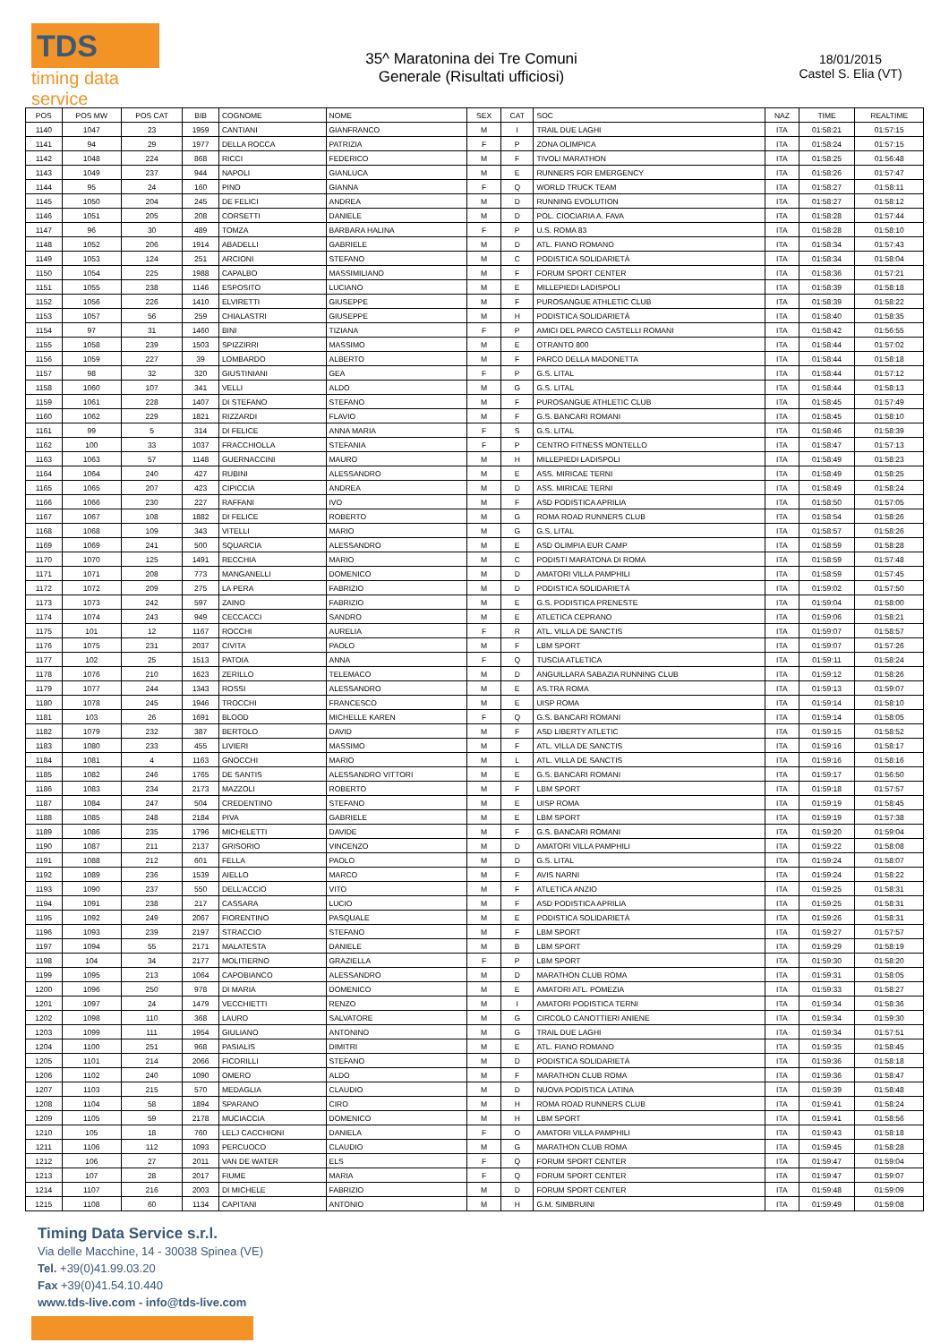TDS
timing data service
35^ Maratonina dei Tre Comuni
Generale (Risultati ufficiosi)
18/01/2015
Castel S. Elia (VT)
| POS | POS MW | POS CAT | BIB | COGNOME | NOME | SEX | CAT | SOC | NAZ | TIME | REALTIME |
| --- | --- | --- | --- | --- | --- | --- | --- | --- | --- | --- | --- |
| 1140 | 1047 | 23 | 1959 | CANTIANI | GIANFRANCO | M | I | TRAIL DUE LAGHI | ITA | 01:58:21 | 01:57:15 |
| 1141 | 94 | 29 | 1977 | DELLA ROCCA | PATRIZIA | F | P | ZONA OLIMPICA | ITA | 01:58:24 | 01:57:15 |
| 1142 | 1048 | 224 | 868 | RICCI | FEDERICO | M | F | TIVOLI MARATHON | ITA | 01:58:25 | 01:56:48 |
| 1143 | 1049 | 237 | 944 | NAPOLI | GIANLUCA | M | E | RUNNERS FOR EMERGENCY | ITA | 01:58:26 | 01:57:47 |
| 1144 | 95 | 24 | 160 | PINO | GIANNA | F | Q | WORLD TRUCK TEAM | ITA | 01:58:27 | 01:58:11 |
| 1145 | 1050 | 204 | 245 | DE FELICI | ANDREA | M | D | RUNNING EVOLUTION | ITA | 01:58:27 | 01:58:12 |
| 1146 | 1051 | 205 | 208 | CORSETTI | DANIELE | M | D | POL. CIOCIARIA A. FAVA | ITA | 01:58:28 | 01:57:44 |
| 1147 | 96 | 30 | 489 | TOMZA | BARBARA HALINA | F | P | U.S. ROMA 83 | ITA | 01:58:28 | 01:58:10 |
| 1148 | 1052 | 206 | 1914 | ABADELLI | GABRIELE | M | D | ATL. FIANO ROMANO | ITA | 01:58:34 | 01:57:43 |
| 1149 | 1053 | 124 | 251 | ARCIONI | STEFANO | M | C | PODISTICA SOLIDARIETÀ | ITA | 01:58:34 | 01:58:04 |
| 1150 | 1054 | 225 | 1988 | CAPALBO | MASSIMILIANO | M | F | FORUM SPORT CENTER | ITA | 01:58:36 | 01:57:21 |
| 1151 | 1055 | 238 | 1146 | ESPOSITO | LUCIANO | M | E | MILLEPIEDI LADISPOLI | ITA | 01:58:39 | 01:58:18 |
| 1152 | 1056 | 226 | 1410 | ELVIRETTI | GIUSEPPE | M | F | PUROSANGUE ATHLETIC CLUB | ITA | 01:58:39 | 01:58:22 |
| 1153 | 1057 | 56 | 259 | CHIALASTRI | GIUSEPPE | M | H | PODISTICA SOLIDARIETÀ | ITA | 01:58:40 | 01:58:35 |
| 1154 | 97 | 31 | 1460 | BINI | TIZIANA | F | P | AMICI DEL PARCO CASTELLI ROMANI | ITA | 01:58:42 | 01:56:55 |
| 1155 | 1058 | 239 | 1503 | SPIZZIRRI | MASSIMO | M | E | OTRANTO 800 | ITA | 01:58:44 | 01:57:02 |
| 1156 | 1059 | 227 | 39 | LOMBARDO | ALBERTO | M | F | PARCO DELLA MADONETTA | ITA | 01:58:44 | 01:58:18 |
| 1157 | 98 | 32 | 320 | GIUSTINIANI | GEA | F | P | G.S. LITAL | ITA | 01:58:44 | 01:57:12 |
| 1158 | 1060 | 107 | 341 | VELLI | ALDO | M | G | G.S. LITAL | ITA | 01:58:44 | 01:58:13 |
| 1159 | 1061 | 228 | 1407 | DI STEFANO | STEFANO | M | F | PUROSANGUE ATHLETIC CLUB | ITA | 01:58:45 | 01:57:49 |
| 1160 | 1062 | 229 | 1821 | RIZZARDI | FLAVIO | M | F | G.S. BANCARI ROMANI | ITA | 01:58:45 | 01:58:10 |
| 1161 | 99 | 5 | 314 | DI FELICE | ANNA MARIA | F | S | G.S. LITAL | ITA | 01:58:46 | 01:58:39 |
| 1162 | 100 | 33 | 1037 | FRACCHIOLLA | STEFANIA | F | P | CENTRO FITNESS MONTELLO | ITA | 01:58:47 | 01:57:13 |
| 1163 | 1063 | 57 | 1148 | GUERNACCINI | MAURO | M | H | MILLEPIEDI LADISPOLI | ITA | 01:58:49 | 01:58:23 |
| 1164 | 1064 | 240 | 427 | RUBINI | ALESSANDRO | M | E | ASS. MIRICAE TERNI | ITA | 01:58:49 | 01:58:25 |
| 1165 | 1065 | 207 | 423 | CIPICCIA | ANDREA | M | D | ASS. MIRICAE TERNI | ITA | 01:58:49 | 01:58:24 |
| 1166 | 1066 | 230 | 227 | RAFFANI | IVO | M | F | ASD PODISTICA APRILIA | ITA | 01:58:50 | 01:57:05 |
| 1167 | 1067 | 108 | 1882 | DI FELICE | ROBERTO | M | G | ROMA ROAD RUNNERS CLUB | ITA | 01:58:54 | 01:58:26 |
| 1168 | 1068 | 109 | 343 | VITELLI | MARIO | M | G | G.S. LITAL | ITA | 01:58:57 | 01:58:26 |
| 1169 | 1069 | 241 | 500 | SQUARCIA | ALESSANDRO | M | E | ASD OLIMPIA EUR CAMP | ITA | 01:58:59 | 01:58:28 |
| 1170 | 1070 | 125 | 1491 | RECCHIA | MARIO | M | C | PODISTI MARATONA DI ROMA | ITA | 01:58:59 | 01:57:48 |
| 1171 | 1071 | 208 | 773 | MANGANELLI | DOMENICO | M | D | AMATORI VILLA PAMPHILI | ITA | 01:58:59 | 01:57:45 |
| 1172 | 1072 | 209 | 275 | LA PERA | FABRIZIO | M | D | PODISTICA SOLIDARIETÀ | ITA | 01:59:02 | 01:57:50 |
| 1173 | 1073 | 242 | 597 | ZAINO | FABRIZIO | M | E | G.S. PODISTICA PRENESTE | ITA | 01:59:04 | 01:58:00 |
| 1174 | 1074 | 243 | 949 | CECCACCI | SANDRO | M | E | ATLETICA CEPRANO | ITA | 01:59:06 | 01:58:21 |
| 1175 | 101 | 12 | 1167 | ROCCHI | AURELIA | F | R | ATL. VILLA DE SANCTIS | ITA | 01:59:07 | 01:58:57 |
| 1176 | 1075 | 231 | 2037 | CIVITA | PAOLO | M | F | LBM SPORT | ITA | 01:59:07 | 01:57:26 |
| 1177 | 102 | 25 | 1513 | PATOIA | ANNA | F | Q | TUSCIA ATLETICA | ITA | 01:59:11 | 01:58:24 |
| 1178 | 1076 | 210 | 1623 | ZERILLO | TELEMACO | M | D | ANGUILLARA SABAZIA RUNNING CLUB | ITA | 01:59:12 | 01:58:26 |
| 1179 | 1077 | 244 | 1343 | ROSSI | ALESSANDRO | M | E | AS.TRA ROMA | ITA | 01:59:13 | 01:59:07 |
| 1180 | 1078 | 245 | 1946 | TROCCHI | FRANCESCO | M | E | UISP ROMA | ITA | 01:59:14 | 01:58:10 |
| 1181 | 103 | 26 | 1691 | BLOOD | MICHELLE KAREN | F | Q | G.S. BANCARI ROMANI | ITA | 01:59:14 | 01:58:05 |
| 1182 | 1079 | 232 | 387 | BERTOLO | DAVID | M | F | ASD LIBERTY ATLETIC | ITA | 01:59:15 | 01:58:52 |
| 1183 | 1080 | 233 | 455 | LIVIERI | MASSIMO | M | F | ATL. VILLA DE SANCTIS | ITA | 01:59:16 | 01:58:17 |
| 1184 | 1081 | 4 | 1163 | GNOCCHI | MARIO | M | L | ATL. VILLA DE SANCTIS | ITA | 01:59:16 | 01:58:16 |
| 1185 | 1082 | 246 | 1765 | DE SANTIS | ALESSANDRO VITTORI | M | E | G.S. BANCARI ROMANI | ITA | 01:59:17 | 01:56:50 |
| 1186 | 1083 | 234 | 2173 | MAZZOLI | ROBERTO | M | F | LBM SPORT | ITA | 01:59:18 | 01:57:57 |
| 1187 | 1084 | 247 | 504 | CREDENTINO | STEFANO | M | E | UISP ROMA | ITA | 01:59:19 | 01:58:45 |
| 1188 | 1085 | 248 | 2184 | PIVA | GABRIELE | M | E | LBM SPORT | ITA | 01:59:19 | 01:57:38 |
| 1189 | 1086 | 235 | 1796 | MICHELETTI | DAVIDE | M | F | G.S. BANCARI ROMANI | ITA | 01:59:20 | 01:59:04 |
| 1190 | 1087 | 211 | 2137 | GRISORIO | VINCENZO | M | D | AMATORI VILLA PAMPHILI | ITA | 01:59:22 | 01:58:08 |
| 1191 | 1088 | 212 | 601 | FELLA | PAOLO | M | D | G.S. LITAL | ITA | 01:59:24 | 01:58:07 |
| 1192 | 1089 | 236 | 1539 | AIELLO | MARCO | M | F | AVIS NARNI | ITA | 01:59:24 | 01:58:22 |
| 1193 | 1090 | 237 | 550 | DELL'ACCIO | VITO | M | F | ATLETICA ANZIO | ITA | 01:59:25 | 01:58:31 |
| 1194 | 1091 | 238 | 217 | CASSARA | LUCIO | M | F | ASD PODISTICA APRILIA | ITA | 01:59:25 | 01:58:31 |
| 1195 | 1092 | 249 | 2067 | FIORENTINO | PASQUALE | M | E | PODISTICA SOLIDARIETÀ | ITA | 01:59:26 | 01:58:31 |
| 1196 | 1093 | 239 | 2197 | STRACCIO | STEFANO | M | F | LBM SPORT | ITA | 01:59:27 | 01:57:57 |
| 1197 | 1094 | 55 | 2171 | MALATESTA | DANIELE | M | B | LBM SPORT | ITA | 01:59:29 | 01:58:19 |
| 1198 | 104 | 34 | 2177 | MOLITIERNO | GRAZIELLA | F | P | LBM SPORT | ITA | 01:59:30 | 01:58:20 |
| 1199 | 1095 | 213 | 1064 | CAPOBIANCO | ALESSANDRO | M | D | MARATHON CLUB ROMA | ITA | 01:59:31 | 01:58:05 |
| 1200 | 1096 | 250 | 978 | DI MARIA | DOMENICO | M | E | AMATORI ATL. POMEZIA | ITA | 01:59:33 | 01:58:27 |
| 1201 | 1097 | 24 | 1479 | VECCHIETTI | RENZO | M | I | AMATORI PODISTICA TERNI | ITA | 01:59:34 | 01:58:36 |
| 1202 | 1098 | 110 | 368 | LAURO | SALVATORE | M | G | CIRCOLO CANOTTIERI ANIENE | ITA | 01:59:34 | 01:59:30 |
| 1203 | 1099 | 111 | 1954 | GIULIANO | ANTONINO | M | G | TRAIL DUE LAGHI | ITA | 01:59:34 | 01:57:51 |
| 1204 | 1100 | 251 | 968 | PASIALIS | DIMITRI | M | E | ATL. FIANO ROMANO | ITA | 01:59:35 | 01:58:45 |
| 1205 | 1101 | 214 | 2066 | FICORILLI | STEFANO | M | D | PODISTICA SOLIDARIETÀ | ITA | 01:59:36 | 01:58:18 |
| 1206 | 1102 | 240 | 1090 | OMERO | ALDO | M | F | MARATHON CLUB ROMA | ITA | 01:59:36 | 01:58:47 |
| 1207 | 1103 | 215 | 570 | MEDAGLIA | CLAUDIO | M | D | NUOVA PODISTICA LATINA | ITA | 01:59:39 | 01:58:48 |
| 1208 | 1104 | 58 | 1894 | SPARANO | CIRO | M | H | ROMA ROAD RUNNERS CLUB | ITA | 01:59:41 | 01:58:24 |
| 1209 | 1105 | 59 | 2178 | MUCIACCIA | DOMENICO | M | H | LBM SPORT | ITA | 01:59:41 | 01:58:56 |
| 1210 | 105 | 18 | 760 | LELJ CACCHIONI | DANIELA | F | O | AMATORI VILLA PAMPHILI | ITA | 01:59:43 | 01:58:18 |
| 1211 | 1106 | 112 | 1093 | PERCUOCO | CLAUDIO | M | G | MARATHON CLUB ROMA | ITA | 01:59:45 | 01:58:28 |
| 1212 | 106 | 27 | 2011 | VAN DE WATER | ELS | F | Q | FORUM SPORT CENTER | ITA | 01:59:47 | 01:59:04 |
| 1213 | 107 | 28 | 2017 | FIUME | MARIA | F | Q | FORUM SPORT CENTER | ITA | 01:59:47 | 01:59:07 |
| 1214 | 1107 | 216 | 2003 | DI MICHELE | FABRIZIO | M | D | FORUM SPORT CENTER | ITA | 01:59:48 | 01:59:09 |
| 1215 | 1108 | 60 | 1134 | CAPITANI | ANTONIO | M | H | G.M. SIMBRUINI | ITA | 01:59:49 | 01:59:08 |
Timing Data Service s.r.l.
Via delle Macchine, 14 - 30038 Spinea (VE)
Tel. +39(0)41.99.03.20
Fax +39(0)41.54.10.440
www.tds-live.com - info@tds-live.com